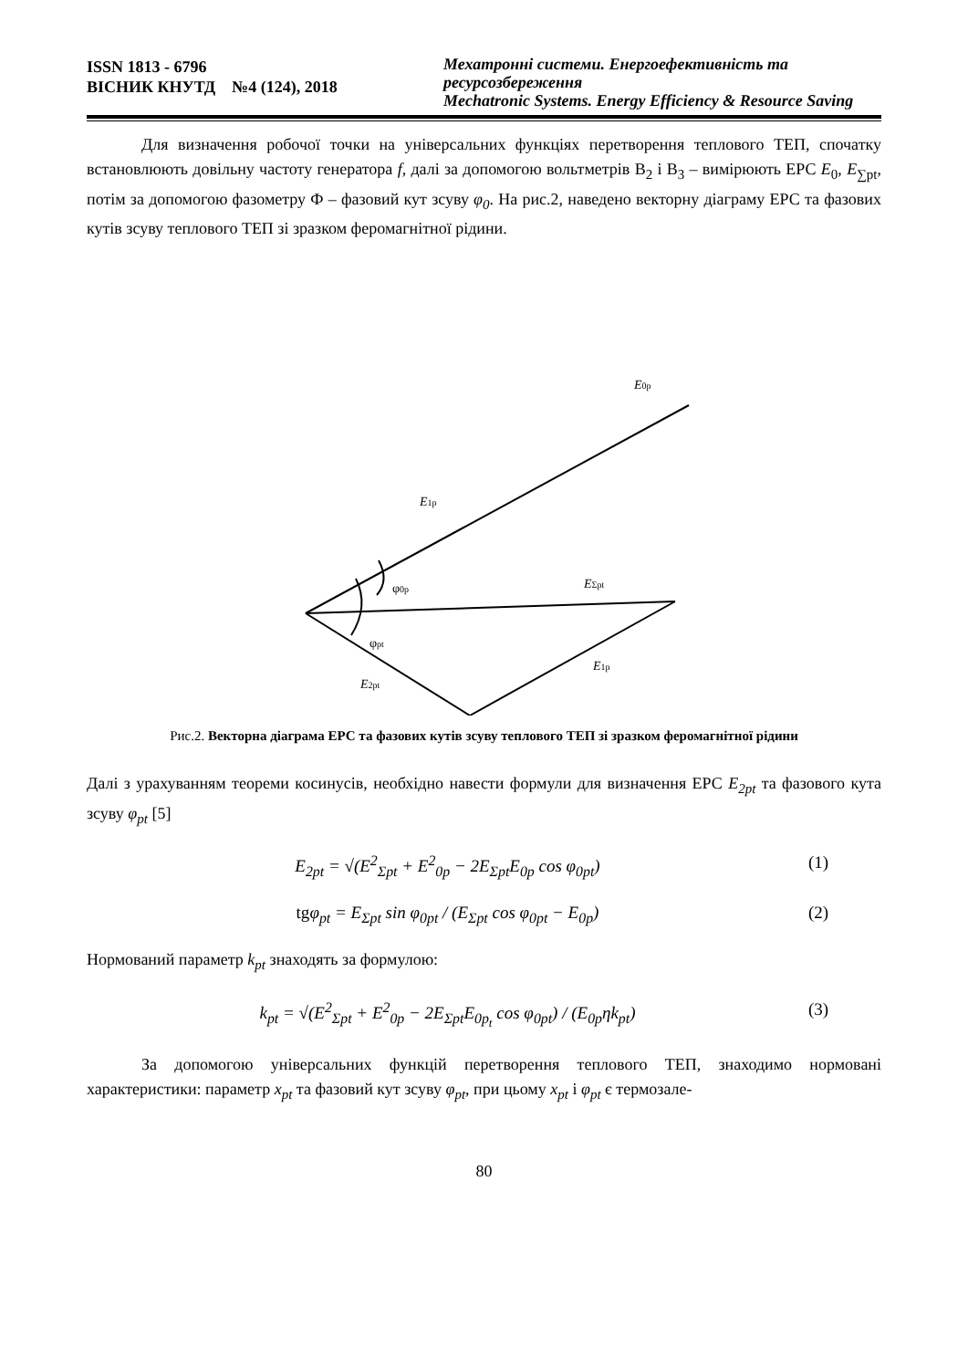ISSN 1813 - 6796
ВІСНИК КНУТД №4 (124), 2018
Мехатронні системи. Енергоефективність та ресурсозбереження
Mechatronic Systems. Energy Efficiency & Resource Saving
Для визначення робочої точки на універсальних функціях перетворення теплового ТЕП, спочатку встановлюють довільну частоту генератора f, далі за допомогою вольтметрів В<sub>2</sub> і В<sub>3</sub> – вимірюють ЕРС E<sub>0</sub>, E<sub>∑pt</sub>, потім за допомогою фазометру Ф – фазовий кут зсуву φ<sub>0</sub>. На рис.2, наведено векторну діаграму ЕРС та фазових кутів зсуву теплового ТЕП зі зразком феромагнітної рідини.
E0p
E1p
EΣpt
φ0p
φpt
E1p
E2pt
Рис.2. Векторна діаграма ЕРС та фазових кутів зсуву теплового ТЕП зі зразком феромагнітної рідини
Далі з урахуванням теореми косинусів, необхідно навести формули для визначення ЕРС E<sub>2pt</sub> та фазового кута зсуву φ<sub>pt</sub> [5]
E<sub>2pt</sub> = √(E<sup>2</sup><sub>Σpt</sub> + E<sup>2</sup><sub>0p</sub> − 2E<sub>Σpt</sub>E<sub>0p</sub> cos φ<sub>0pt</sub>)
(1)
tgφ<sub>pt</sub> = E<sub>Σpt</sub> sin φ<sub>0pt</sub> / (E<sub>Σpt</sub> cos φ<sub>0pt</sub> − E<sub>0p</sub>)
(2)
Нормований параметр k<sub>pt</sub> знаходять за формулою:
k<sub>pt</sub> = √(E<sup>2</sup><sub>Σpt</sub> + E<sup>2</sup><sub>0p</sub> − 2E<sub>Σpt</sub>E<sub>0p<sub>t</sub></sub> cos φ<sub>0pt</sub>) / (E<sub>0p</sub>ηk<sub>pt</sub>)
(3)
За допомогою універсальних функцій перетворення теплового ТЕП, знаходимо нормовані характеристики: параметр x<sub>pt</sub> та фазовий кут зсуву φ<sub>pt</sub>, при цьому x<sub>pt</sub> і φ<sub>pt</sub> є термозале-
80